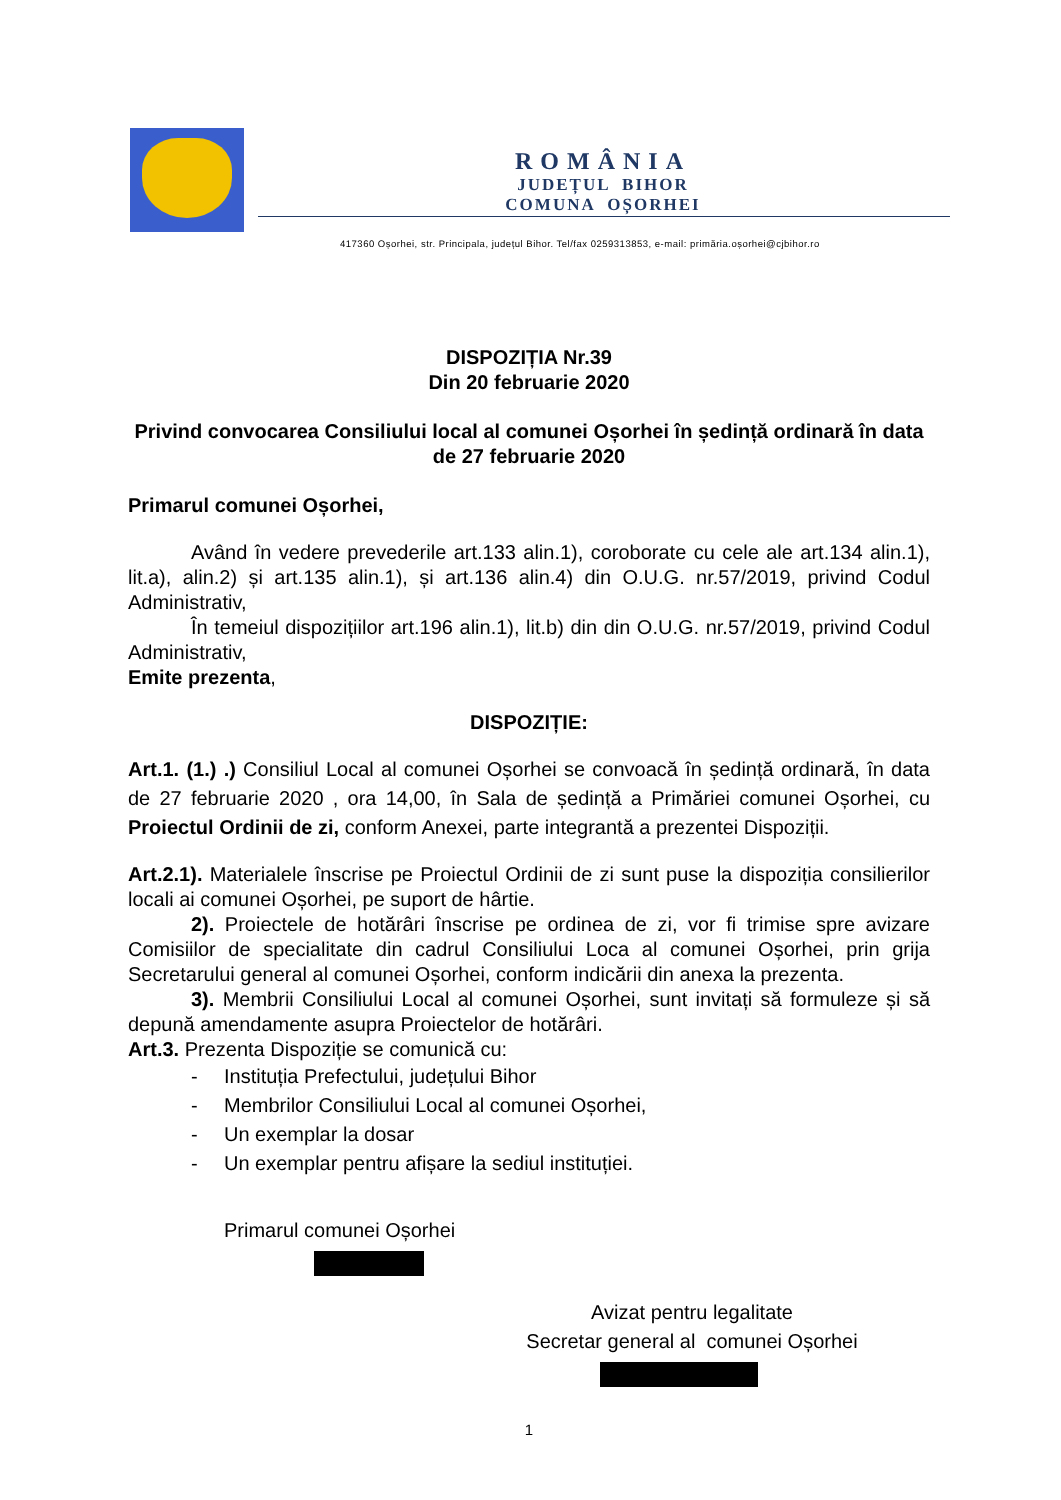ROMÂNIA
JUDEȚUL BIHOR
COMUNA OȘORHEI
417360 Oșorhei, str. Principala, județul Bihor. Tel/fax 0259313853, e-mail: primăria.oșorhei@cjbihor.ro
DISPOZIȚIA Nr.39
Din 20 februarie 2020
Privind convocarea Consiliului local al comunei Oșorhei în ședință ordinară în data de 27 februarie 2020
Primarul comunei Oșorhei,
Având în vedere prevederile art.133 alin.1), coroborate cu cele ale art.134 alin.1), lit.a), alin.2) și art.135 alin.1), și art.136 alin.4) din O.U.G. nr.57/2019, privind Codul Administrativ,
În temeiul dispozițiilor art.196 alin.1), lit.b) din din O.U.G. nr.57/2019, privind Codul Administrativ,
Emite prezenta,
DISPOZIȚIE:
Art.1. (1.) .) Consiliul Local al comunei Oșorhei se convoacă în ședință ordinară, în data de 27 februarie 2020 , ora 14,00, în Sala de ședință a Primăriei comunei Oșorhei, cu Proiectul Ordinii de zi, conform Anexei, parte integrantă a prezentei Dispoziții.
Art.2.1). Materialele înscrise pe Proiectul Ordinii de zi sunt puse la dispoziția consilierilor locali ai comunei Oșorhei, pe suport de hârtie.
2). Proiectele de hotărâri înscrise pe ordinea de zi, vor fi trimise spre avizare Comisiilor de specialitate din cadrul Consiliului Loca al comunei Oșorhei, prin grija Secretarului general al comunei Oșorhei, conform indicării din anexa la prezenta.
3). Membrii Consiliului Local al comunei Oșorhei, sunt invitați să formuleze și să depună amendamente asupra Proiectelor de hotărâri.
Art.3. Prezenta Dispoziție se comunică cu:
- Instituția Prefectului, județului Bihor
- Membrilor Consiliului Local al comunei Oșorhei,
- Un exemplar la dosar
- Un exemplar pentru afișare la sediul instituției.
Primarul comunei Oșorhei
Avizat pentru legalitate
Secretar general al comunei Oșorhei
1